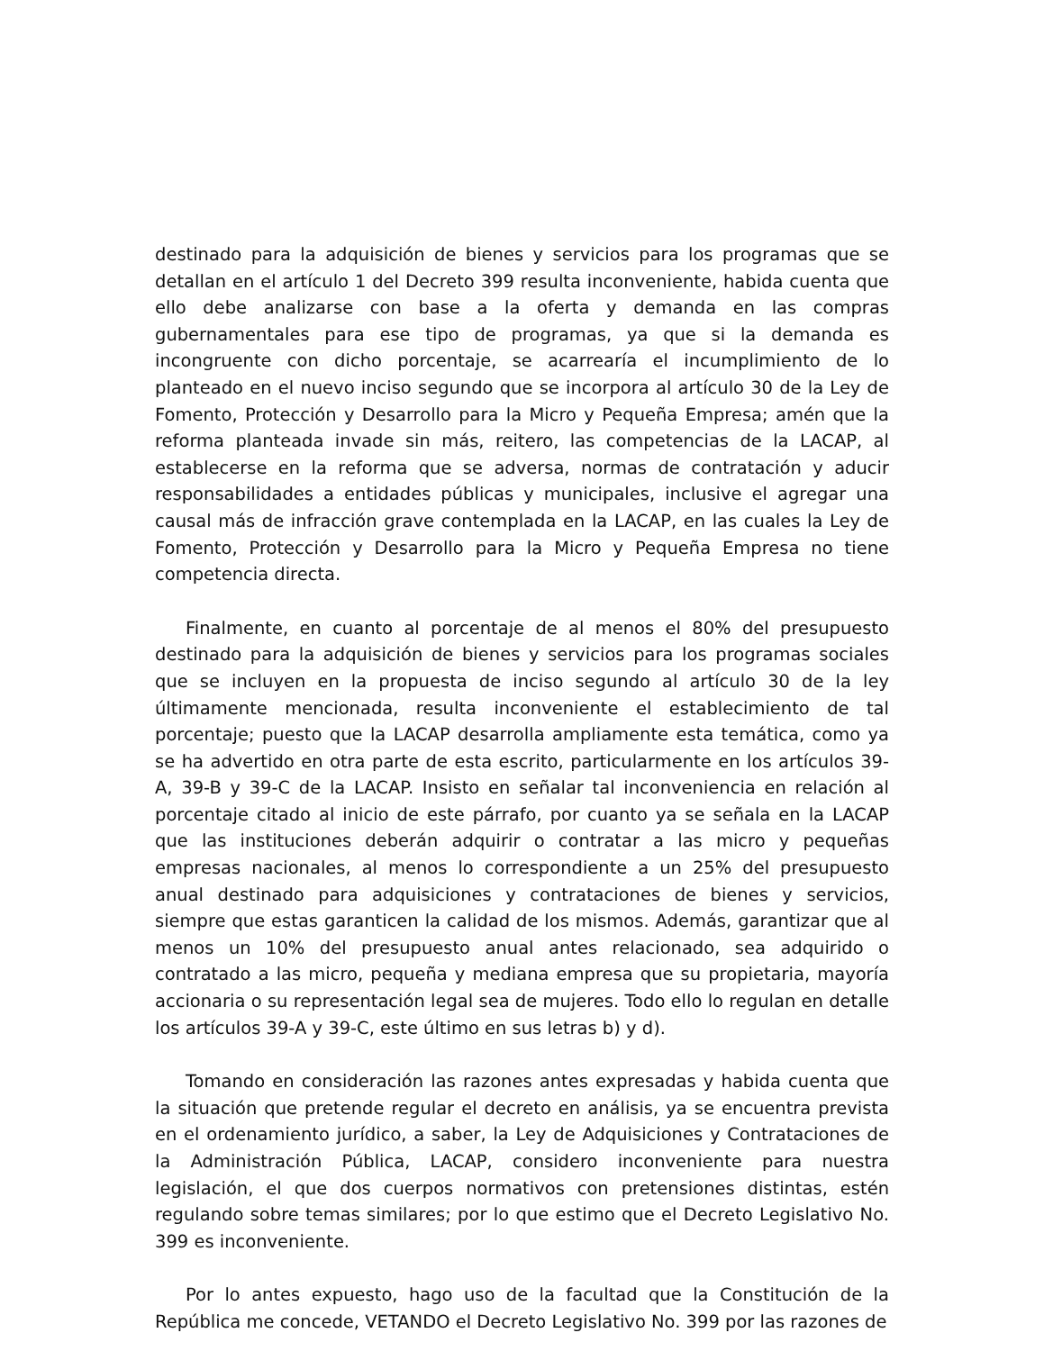destinado para la adquisición de bienes y servicios para los programas que se detallan en el artículo 1 del Decreto 399 resulta inconveniente, habida cuenta que ello debe analizarse con base a la oferta y demanda en las compras gubernamentales para ese tipo de programas, ya que si la demanda es incongruente con dicho porcentaje, se acarrearía el incumplimiento de lo planteado en el nuevo inciso segundo que se incorpora al artículo 30 de la Ley de Fomento, Protección y Desarrollo para la Micro y Pequeña Empresa; amén que la reforma planteada invade sin más, reitero, las competencias de la LACAP, al establecerse en la reforma que se adversa, normas de contratación y aducir responsabilidades a entidades públicas y municipales, inclusive el agregar una causal más de infracción grave contemplada en la LACAP, en las cuales la Ley de Fomento, Protección y Desarrollo para la Micro y Pequeña Empresa no tiene competencia directa.
Finalmente, en cuanto al porcentaje de al menos el 80% del presupuesto destinado para la adquisición de bienes y servicios para los programas sociales que se incluyen en la propuesta de inciso segundo al artículo 30 de la ley últimamente mencionada, resulta inconveniente el establecimiento de tal porcentaje; puesto que la LACAP desarrolla ampliamente esta temática, como ya se ha advertido en otra parte de esta escrito, particularmente en los artículos 39-A, 39-B y 39-C de la LACAP. Insisto en señalar tal inconveniencia en relación al porcentaje citado al inicio de este párrafo, por cuanto ya se señala en la LACAP que las instituciones deberán adquirir o contratar a las micro y pequeñas empresas nacionales, al menos lo correspondiente a un 25% del presupuesto anual destinado para adquisiciones y contrataciones de bienes y servicios, siempre que estas garanticen la calidad de los mismos. Además, garantizar que al menos un 10% del presupuesto anual antes relacionado, sea adquirido o contratado a las micro, pequeña y mediana empresa que su propietaria, mayoría accionaria o su representación legal sea de mujeres. Todo ello lo regulan en detalle los artículos 39-A y 39-C, este último en sus letras b) y d).
Tomando en consideración las razones antes expresadas y habida cuenta que la situación que pretende regular el decreto en análisis, ya se encuentra prevista en el ordenamiento jurídico, a saber, la Ley de Adquisiciones y Contrataciones de la Administración Pública, LACAP, considero inconveniente para nuestra legislación, el que dos cuerpos normativos con pretensiones distintas, estén regulando sobre temas similares; por lo que estimo que el Decreto Legislativo No. 399 es inconveniente.
Por lo antes expuesto, hago uso de la facultad que la Constitución de la República me concede, VETANDO el Decreto Legislativo No. 399 por las razones de